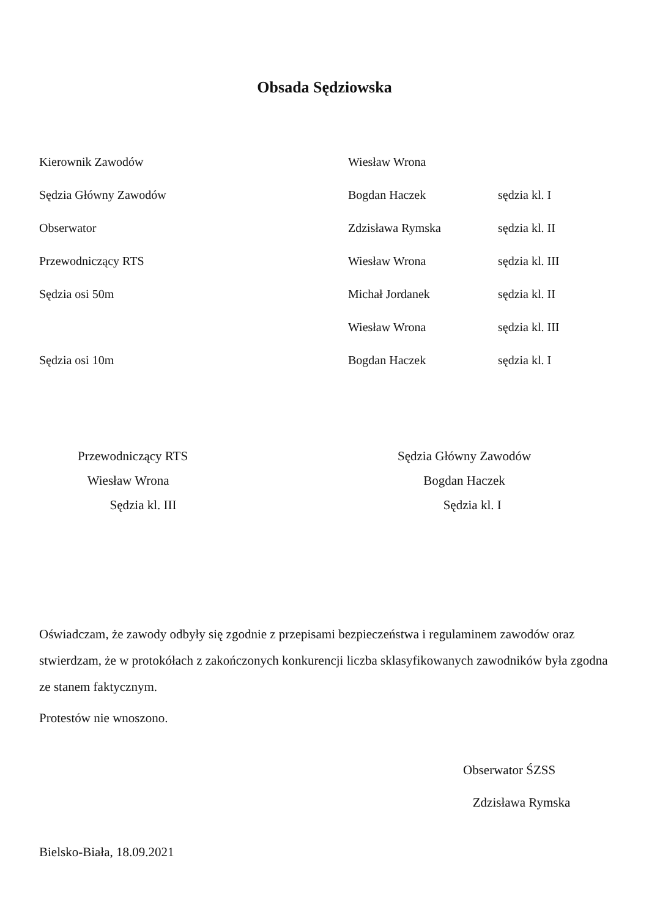Obsada Sędziowska
| Kierownik Zawodów | Wiesław Wrona | |
| Sędzia Główny Zawodów | Bogdan Haczek | sędzia kl. I |
| Obserwator | Zdzisława Rymska | sędzia kl. II |
| Przewodniczący RTS | Wiesław Wrona | sędzia kl. III |
| Sędzia osi 50m | Michał Jordanek | sędzia kl. II |
| | Wiesław Wrona | sędzia kl. III |
| Sędzia osi 10m | Bogdan Haczek | sędzia kl. I |
Przewodniczący RTS
Wiesław Wrona
Sędzia kl. III
Sędzia Główny Zawodów
Bogdan Haczek
Sędzia kl. I
Oświadczam, że zawody odbyły się zgodnie z przepisami bezpieczeństwa i regulaminem zawodów oraz stwierdzam, że w protokółach z zakończonych konkurencji liczba sklasyfikowanych zawodników była zgodna ze stanem faktycznym.
Protestów nie wnoszono.
Obserwator ŚZSS
Zdzisława Rymska
Bielsko-Biała, 18.09.2021